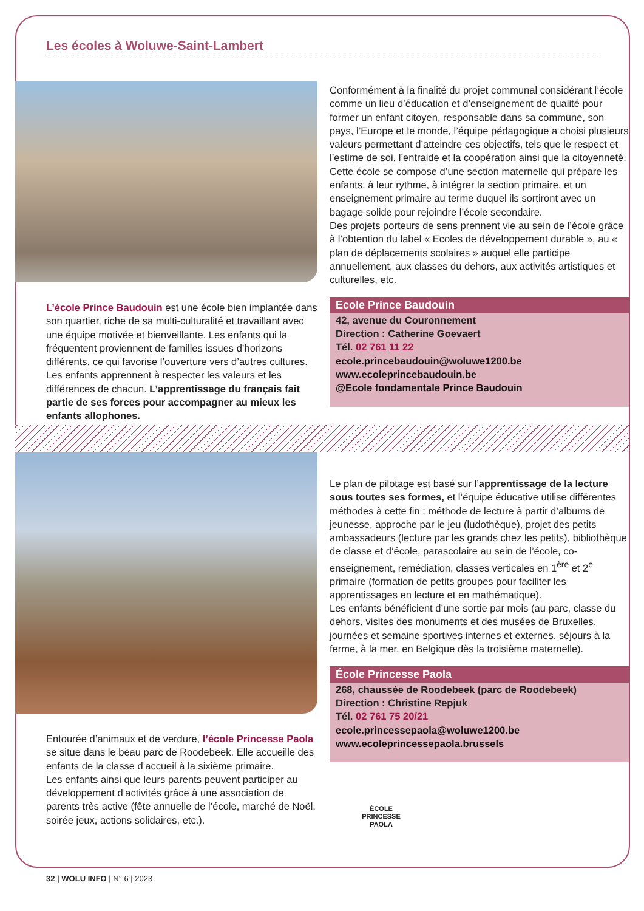Les écoles à Woluwe-Saint-Lambert
L’école Prince Baudouin est une école bien implantée dans son quartier, riche de sa multi-culturalité et travaillant avec une équipe motivée et bienveillante. Les enfants qui la fréquentent proviennent de familles issues d’horizons différents, ce qui favorise l’ouverture vers d’autres cultures. Les enfants apprennent à respecter les valeurs et les différences de chacun. L’apprentissage du français fait partie de ses forces pour accompagner au mieux les enfants allophones.
Conformément à la finalité du projet communal considérant l’école comme un lieu d’éducation et d’enseignement de qualité pour former un enfant citoyen, responsable dans sa commune, son pays, l’Europe et le monde, l’équipe pédagogique a choisi plusieurs valeurs permettant d’atteindre ces objectifs, tels que le respect et l’estime de soi, l’entraide et la coopération ainsi que la citoyenneté.
Cette école se compose d’une section maternelle qui prépare les enfants, à leur rythme, à intégrer la section primaire, et un enseignement primaire au terme duquel ils sortiront avec un bagage solide pour rejoindre l’école secondaire.
Des projets porteurs de sens prennent vie au sein de l’école grâce à l’obtention du label « Ecoles de développement durable », au « plan de déplacements scolaires » auquel elle participe annuellement, aux classes du dehors, aux activités artistiques et culturelles, etc.
Ecole Prince Baudouin
42, avenue du Couronnement
Direction : Catherine Goevaert
Tél. 02 761 11 22
ecole.princebaudouin@woluwe1200.be
www.ecoleprincebaudouin.be
@Ecole fondamentale Prince Baudouin
Entourée d’animaux et de verdure, l’école Princesse Paola se situe dans le beau parc de Roodebeek. Elle accueille des enfants de la classe d’accueil à la sixième primaire.
Les enfants ainsi que leurs parents peuvent participer au développement d’activités grâce à une association de parents très active (fête annuelle de l’école, marché de Noël, soirée jeux, actions solidaires, etc.).
Le plan de pilotage est basé sur l’apprentissage de la lecture sous toutes ses formes, et l’équipe éducative utilise différentes méthodes à cette fin : méthode de lecture à partir d’albums de jeunesse, approche par le jeu (ludothèque), projet des petits ambassadeurs (lecture par les grands chez les petits), bibliothèque de classe et d’école, parascolaire au sein de l’école, co-enseignement, remédiation, classes verticales en 1<sup>ère</sup> et 2<sup>e</sup> primaire (formation de petits groupes pour faciliter les apprentissages en lecture et en mathématique).
Les enfants bénéficient d’une sortie par mois (au parc, classe du dehors, visites des monuments et des musées de Bruxelles, journées et semaine sportives internes et externes, séjours à la ferme, à la mer, en Belgique dès la troisième maternelle).
École Princesse Paola
268, chaussée de Roodebeek (parc de Roodebeek)
Direction : Christine Repjuk
Tél. 02 761 75 20/21
ecole.princessepaola@woluwe1200.be
www.ecoleprincessepaola.brussels
ÉCOLE
PRINCESSE
PAOLA
32 | WOLU INFO | N° 6 | 2023